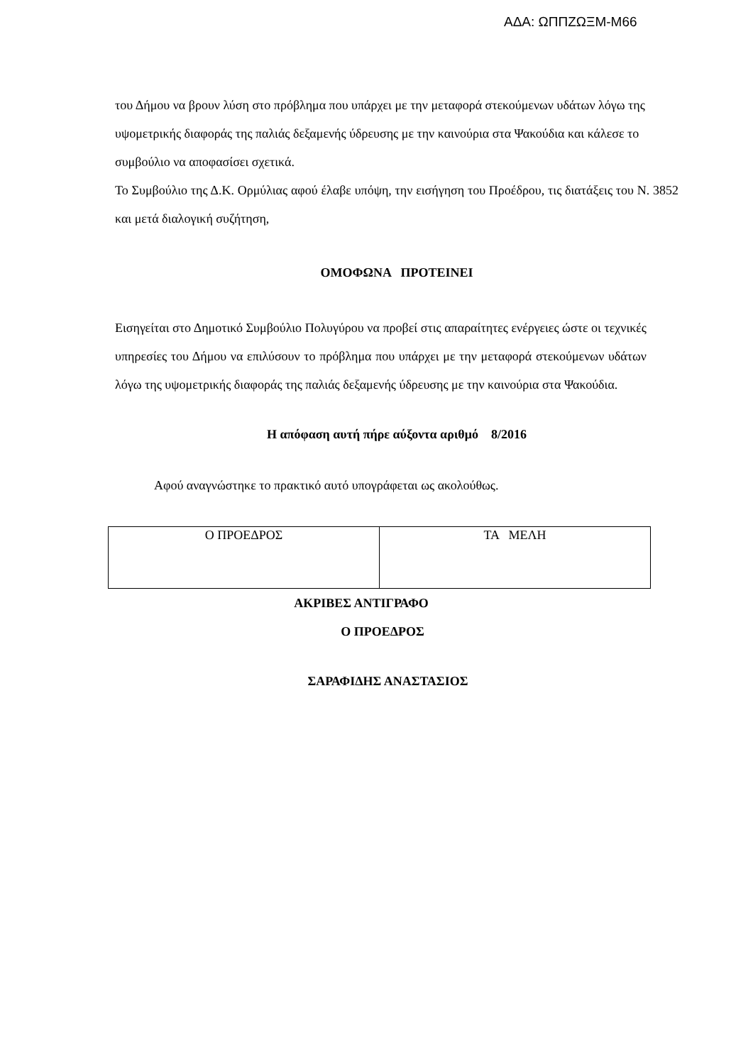ΑΔΑ: ΩΠΠΖΩΞΜ-Μ66
του Δήμου να βρουν λύση στο πρόβλημα που υπάρχει με την μεταφορά στεκούμενων υδάτων λόγω της υψομετρικής διαφοράς της παλιάς δεξαμενής ύδρευσης με την καινούρια στα Ψακούδια και κάλεσε το συμβούλιο να αποφασίσει σχετικά.
Το Συμβούλιο της Δ.Κ. Ορμύλιας αφού έλαβε υπόψη, την εισήγηση του Προέδρου, τις διατάξεις του Ν. 3852 και μετά διαλογική συζήτηση,
ΟΜΟΦΩΝΑ ΠΡΟΤΕΙΝΕΙ
Εισηγείται στο Δημοτικό Συμβούλιο Πολυγύρου να προβεί στις απαραίτητες ενέργειες ώστε οι τεχνικές υπηρεσίες του Δήμου να επιλύσουν το πρόβλημα που υπάρχει με την μεταφορά στεκούμενων υδάτων λόγω της υψομετρικής διαφοράς της παλιάς δεξαμενής ύδρευσης με την καινούρια στα Ψακούδια.
Η απόφαση αυτή πήρε αύξοντα αριθμό 8/2016
Αφού αναγνώστηκε το πρακτικό αυτό υπογράφεται ως ακολούθως.
| Ο ΠΡΟΕΔΡΟΣ | ΤΑ ΜΕΛΗ |
ΑΚΡΙΒΕΣ ΑΝΤΙΓΡΑΦΟ
Ο ΠΡΟΕΔΡΟΣ
ΣΑΡΑΦΙΔΗΣ ΑΝΑΣΤΑΣΙΟΣ